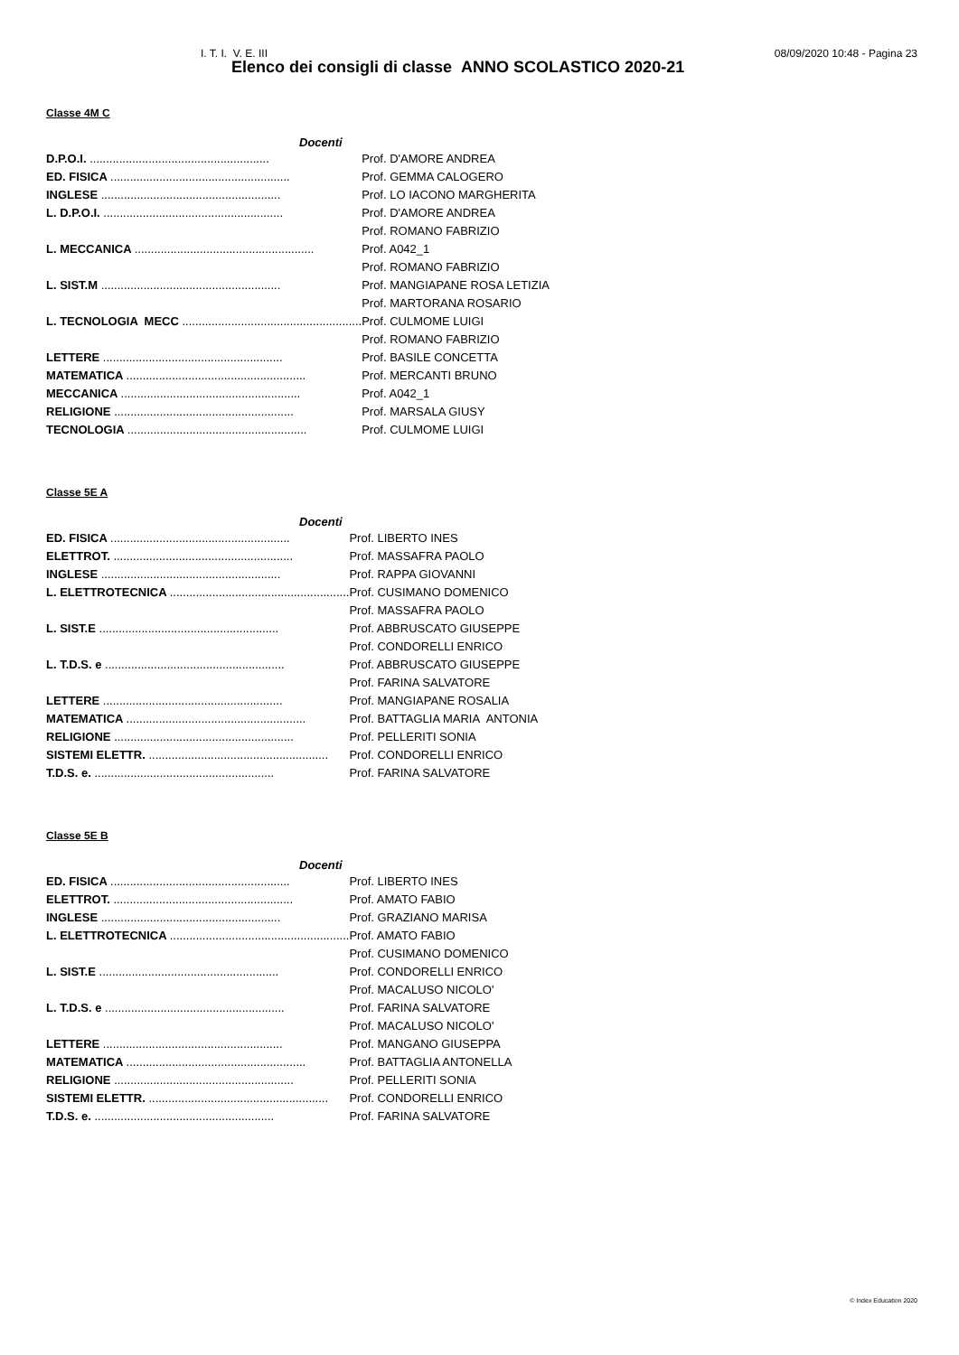I. T. I. V. E. III 08/09/2020 10:48 - Pagina 23
Elenco dei consigli di classe ANNO SCOLASTICO 2020-21
Classe 4M C
| Docenti | |
| --- | --- |
| D.P.O.I. ....................................................... | Prof. D'AMORE ANDREA |
| ED. FISICA ....................................................... | Prof. GEMMA CALOGERO |
| INGLESE ....................................................... | Prof. LO IACONO MARGHERITA |
| L. D.P.O.I. ....................................................... | Prof. D'AMORE ANDREA |
| | Prof. ROMANO FABRIZIO |
| L. MECCANICA ....................................................... | Prof. A042_1 |
| | Prof. ROMANO FABRIZIO |
| L. SIST.M ....................................................... | Prof. MANGIAPANE ROSA LETIZIA |
| | Prof. MARTORANA ROSARIO |
| L. TECNOLOGIA MECC ....................................................... | Prof. CULMOME LUIGI |
| | Prof. ROMANO FABRIZIO |
| LETTERE ....................................................... | Prof. BASILE CONCETTA |
| MATEMATICA ....................................................... | Prof. MERCANTI BRUNO |
| MECCANICA ....................................................... | Prof. A042_1 |
| RELIGIONE ....................................................... | Prof. MARSALA GIUSY |
| TECNOLOGIA ....................................................... | Prof. CULMOME LUIGI |
Classe 5E A
| Docenti | |
| --- | --- |
| ED. FISICA ....................................................... | Prof. LIBERTO INES |
| ELETTROT. ....................................................... | Prof. MASSAFRA PAOLO |
| INGLESE ....................................................... | Prof. RAPPA GIOVANNI |
| L. ELETTROTECNICA ....................................................... | Prof. CUSIMANO DOMENICO |
| | Prof. MASSAFRA PAOLO |
| L. SIST.E ....................................................... | Prof. ABBRUSCATO GIUSEPPE |
| | Prof. CONDORELLI ENRICO |
| L. T.D.S. e ....................................................... | Prof. ABBRUSCATO GIUSEPPE |
| | Prof. FARINA SALVATORE |
| LETTERE ....................................................... | Prof. MANGIAPANE ROSALIA |
| MATEMATICA ....................................................... | Prof. BATTAGLIA MARIA ANTONIA |
| RELIGIONE ....................................................... | Prof. PELLERITI SONIA |
| SISTEMI ELETTR. ....................................................... | Prof. CONDORELLI ENRICO |
| T.D.S. e. ....................................................... | Prof. FARINA SALVATORE |
Classe 5E B
| Docenti | |
| --- | --- |
| ED. FISICA ....................................................... | Prof. LIBERTO INES |
| ELETTROT. ....................................................... | Prof. AMATO FABIO |
| INGLESE ....................................................... | Prof. GRAZIANO MARISA |
| L. ELETTROTECNICA ....................................................... | Prof. AMATO FABIO |
| | Prof. CUSIMANO DOMENICO |
| L. SIST.E ....................................................... | Prof. CONDORELLI ENRICO |
| | Prof. MACALUSO NICOLO' |
| L. T.D.S. e ....................................................... | Prof. FARINA SALVATORE |
| | Prof. MACALUSO NICOLO' |
| LETTERE ....................................................... | Prof. MANGANO GIUSEPPA |
| MATEMATICA ....................................................... | Prof. BATTAGLIA ANTONELLA |
| RELIGIONE ....................................................... | Prof. PELLERITI SONIA |
| SISTEMI ELETTR. ....................................................... | Prof. CONDORELLI ENRICO |
| T.D.S. e. ....................................................... | Prof. FARINA SALVATORE |
© Index Education 2020